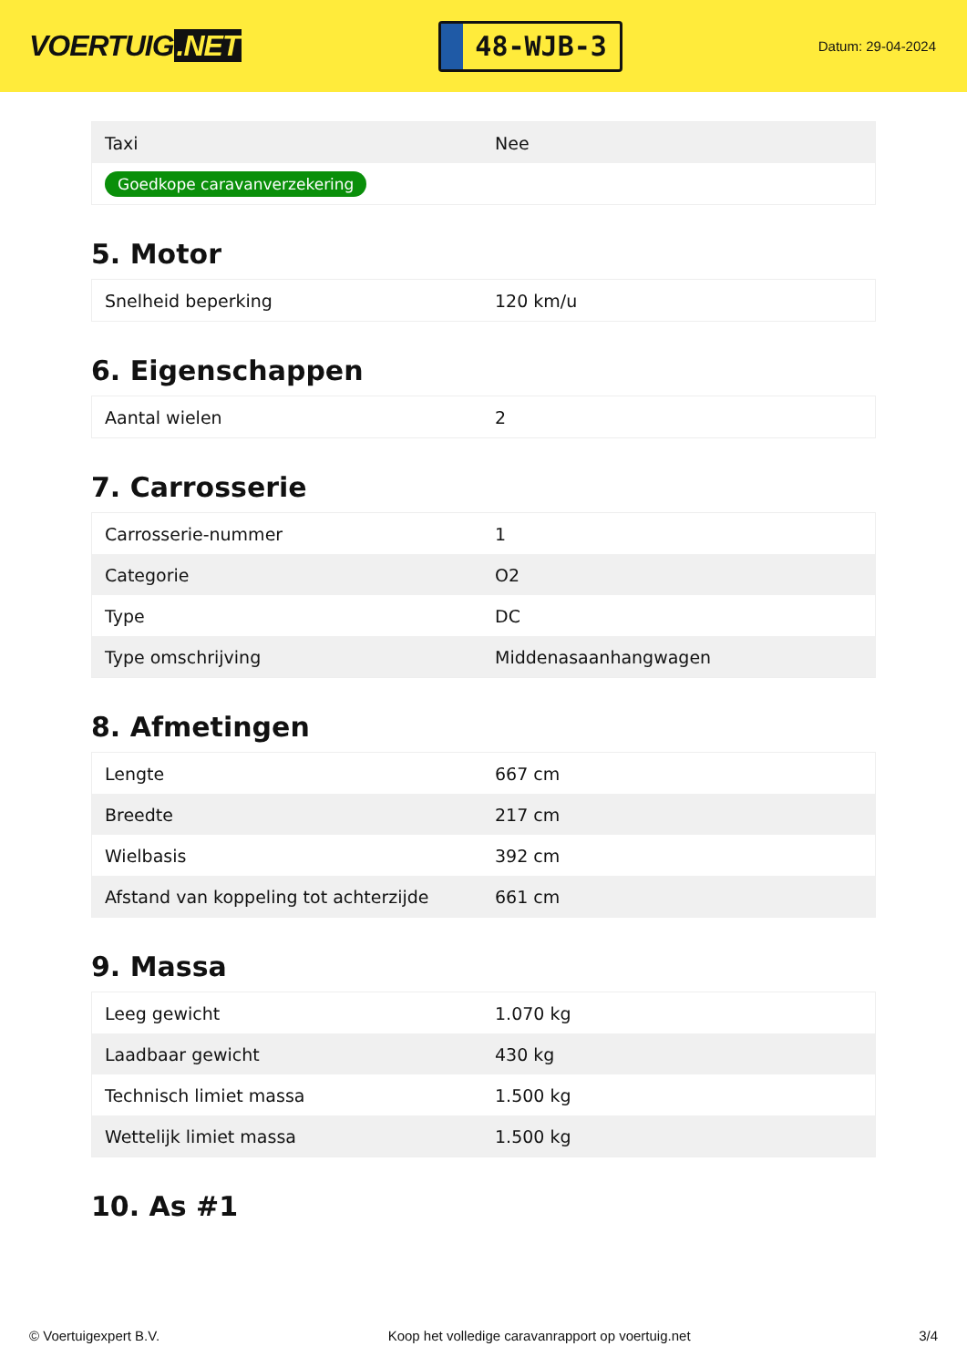VOERTUIG.NET
48-WJB-3
Datum: 29-04-2024
| Taxi | Nee |
| Goedkope caravanverzekering | |
5. Motor
| Snelheid beperking | 120 km/u |
6. Eigenschappen
| Aantal wielen | 2 |
7. Carrosserie
| Carrosserie-nummer | 1 |
| Categorie | O2 |
| Type | DC |
| Type omschrijving | Middenasaanhangwagen |
8. Afmetingen
| Lengte | 667 cm |
| Breedte | 217 cm |
| Wielbasis | 392 cm |
| Afstand van koppeling tot achterzijde | 661 cm |
9. Massa
| Leeg gewicht | 1.070 kg |
| Laadbaar gewicht | 430 kg |
| Technisch limiet massa | 1.500 kg |
| Wettelijk limiet massa | 1.500 kg |
10. As #1
© Voertuigexpert B.V. Koop het volledige caravanrapport op voertuig.net 3/4